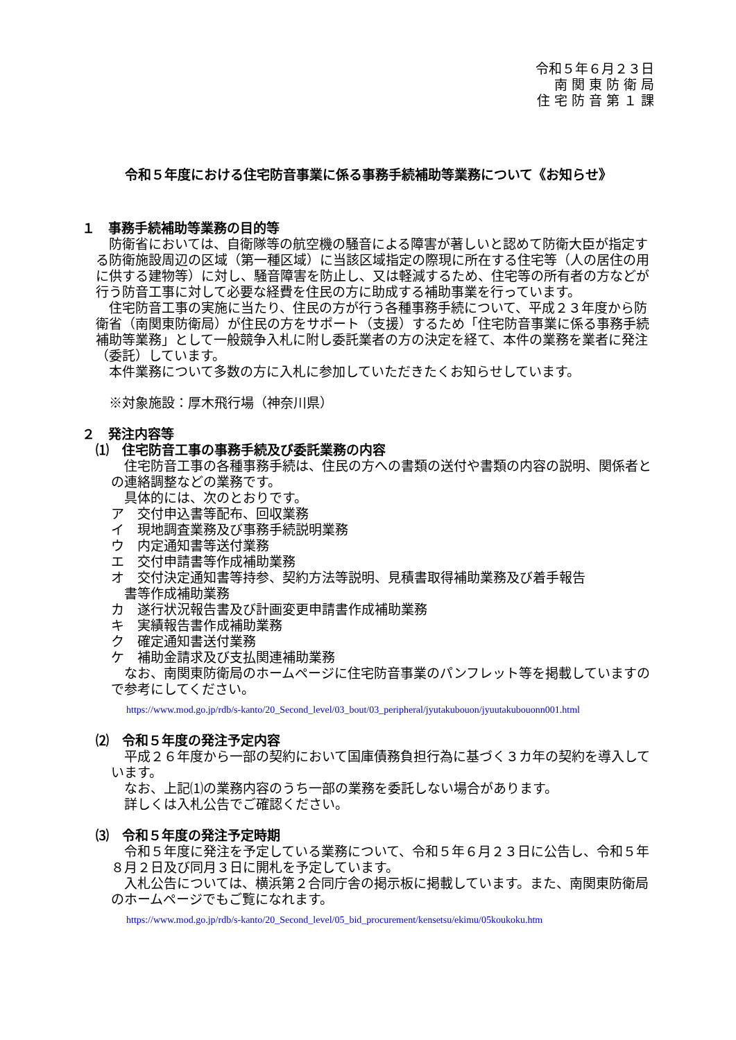令和５年６月２３日
南 関 東 防 衛 局
住 宅 防 音 第 １ 課
令和５年度における住宅防音事業に係る事務手続補助等業務について《お知らせ》
１　事務手続補助等業務の目的等
　防衛省においては、自衛隊等の航空機の騒音による障害が著しいと認めて防衛大臣が指定する防衛施設周辺の区域（第一種区域）に当該区域指定の際現に所在する住宅等（人の居住の用に供する建物等）に対し、騒音障害を防止し、又は軽減するため、住宅等の所有者の方などが行う防音工事に対して必要な経費を住民の方に助成する補助事業を行っています。
　住宅防音工事の実施に当たり、住民の方が行う各種事務手続について、平成２３年度から防衛省（南関東防衛局）が住民の方をサポート（支援）するため「住宅防音事業に係る事務手続補助等業務」として一般競争入札に附し委託業者の方の決定を経て、本件の業務を業者に発注（委託）しています。
　本件業務について多数の方に入札に参加していただきたくお知らせしています。
　※対象施設：厚木飛行場（神奈川県）
２　発注内容等
⑴　住宅防音工事の事務手続及び委託業務の内容
　住宅防音工事の各種事務手続は、住民の方への書類の送付や書類の内容の説明、関係者との連絡調整などの業務です。
　具体的には、次のとおりです。
ア　交付申込書等配布、回収業務
イ　現地調査業務及び事務手続説明業務
ウ　内定通知書等送付業務
エ　交付申請書等作成補助業務
オ　交付決定通知書等持参、契約方法等説明、見積書取得補助業務及び着手報告
　書等作成補助業務
カ　遂行状況報告書及び計画変更申請書作成補助業務
キ　実績報告書作成補助業務
ク　確定通知書送付業務
ケ　補助金請求及び支払関連補助業務
　なお、南関東防衛局のホームページに住宅防音事業のパンフレット等を掲載していますので参考にしてください。
https://www.mod.go.jp/rdb/s-kanto/20_Second_level/03_bout/03_peripheral/jyutakubouon/jyuutakubouonn001.html
⑵　令和５年度の発注予定内容
　平成２６年度から一部の契約において国庫債務負担行為に基づく３カ年の契約を導入しています。
　なお、上記⑴の業務内容のうち一部の業務を委託しない場合があります。
　詳しくは入札公告でご確認ください。
⑶　令和５年度の発注予定時期
　令和５年度に発注を予定している業務について、令和５年６月２３日に公告し、令和５年８月２日及び同月３日に開札を予定しています。
　入札公告については、横浜第２合同庁舎の掲示板に掲載しています。また、南関東防衛局のホームページでもご覧になれます。
https://www.mod.go.jp/rdb/s-kanto/20_Second_level/05_bid_procurement/kensetsu/ekimu/05koukoku.htm